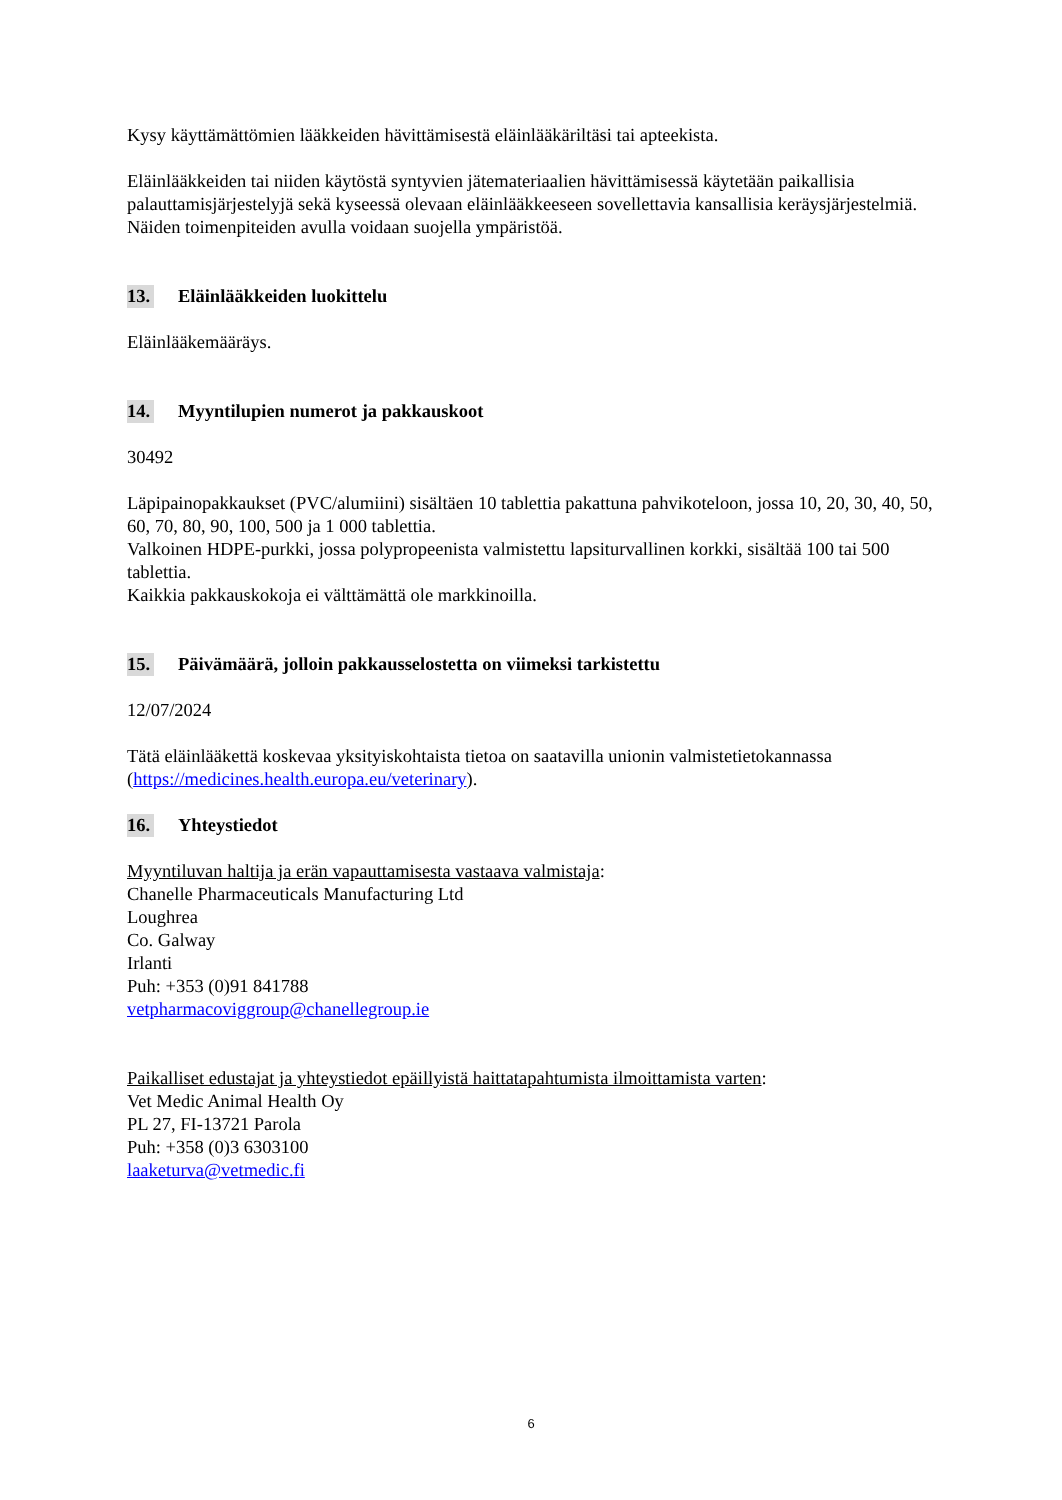Kysy käyttämättömien lääkkeiden hävittämisestä eläinlääkäriltäsi tai apteekista.
Eläinlääkkeiden tai niiden käytöstä syntyvien jätemateriaalien hävittämisessä käytetään paikallisia palauttamisjärjestelyjä sekä kyseessä olevaan eläinlääkkeeseen sovellettavia kansallisia keräysjärjestelmiä. Näiden toimenpiteiden avulla voidaan suojella ympäristöä.
13. Eläinlääkkeiden luokittelu
Eläinlääkemääräys.
14. Myyntilupien numerot ja pakkauskoot
30492
Läpipainopakkaukset (PVC/alumiini) sisältäen 10 tablettia pakattuna pahvikoteloon, jossa 10, 20, 30, 40, 50, 60, 70, 80, 90, 100, 500 ja 1 000 tablettia.
Valkoinen HDPE-purkki, jossa polypropeenista valmistettu lapsiturvallinen korkki, sisältää 100 tai 500 tablettia.
Kaikkia pakkauskokoja ei välttämättä ole markkinoilla.
15. Päivämäärä, jolloin pakkausselostetta on viimeksi tarkistettu
12/07/2024
Tätä eläinlääkettä koskevaa yksityiskohtaista tietoa on saatavilla unionin valmistetietokannassa (https://medicines.health.europa.eu/veterinary).
16. Yhteystiedot
Myyntiluvan haltija ja erän vapauttamisesta vastaava valmistaja:
Chanelle Pharmaceuticals Manufacturing Ltd
Loughrea
Co. Galway
Irlanti
Puh: +353 (0)91 841788
vetpharmacoviggroup@chanellegroup.ie
Paikalliset edustajat ja yhteystiedot epäillyistä haittatapahtumista ilmoittamista varten:
Vet Medic Animal Health Oy
PL 27, FI-13721 Parola
Puh: +358 (0)3 6303100
laaketurva@vetmedic.fi
6